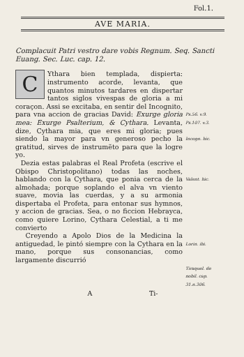Fol.1.
AVE MARIA.
Complacuit Patri vestro dare vobis Regnum. Seq. Sancti Euang. Sec. Luc. cap. 12.
CYthara bien templada, dispierta: instrumento acorde, levanta, que quantos minutos tardares en dispertar tantos siglos vivespas de gloria a mi coraçon. Assi se excitaba, en sentir del Incognito, para vna accion de gracias David: Exurge gloria mea: Exurge Psalterium, & Cythara. Levanta, dize, Cythara mia, que eres mi gloria; pues siendo la mayor para vn generoso pecho la gratitud, sirves de instrumẽto para que la logre yo.
Dezia estas palabras el Real Profeta (escrive el Obispo Christopolitano) todas las noches, hablando con la Cythara, que ponia cerca de la almohada; porque soplando el alva vn viento suave, movia las cuerdas, y a su armonia dispertaba el Profeta, para entonar sus hymnos, y accion de gracias. Sea, o no ficcion Hebrayca, como quiere Lorino, Cythara Celestial, a ti me convierto
Creyendo a Apolo Dios de la Medicina la antiguedad, le pintó siempre con la Cythara en la mano, porque sus consonancias, como largamente discurrió
Ps.56. v.9.
Ps.107. v.3.
Incogn. hic.
Valent. hic.
Lorin. ibi.
Tiraquel. de nobil. cap. 31.n.306.
A Ti-